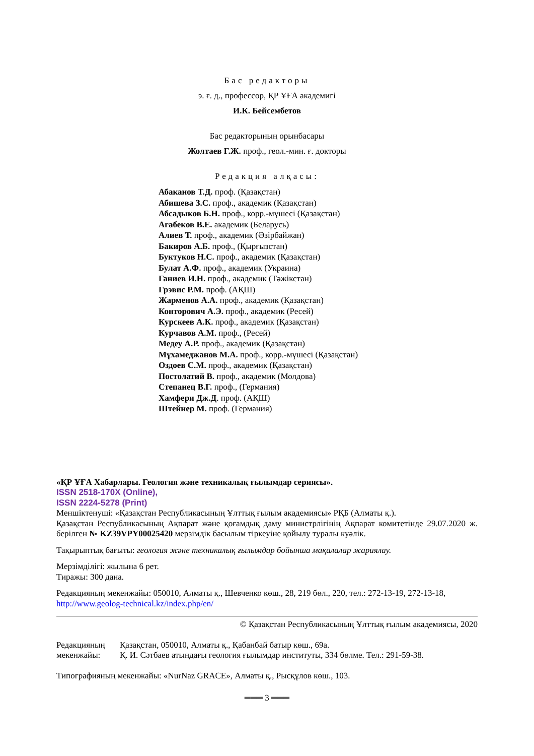Бас редакторы
э. ғ. д., профессор, ҚР ҰҒА академигі
И.К. Бейсембетов
Бас редакторының орынбасары
Жолтаев Г.Ж. проф., геол.-мин. ғ. докторы
Редакция алқасы:
Абаканов Т.Д. проф. (Қазақстан)
Абишева З.С. проф., академик (Қазақстан)
Абсадыков Б.Н. проф., корр.-мүшесі (Қазақстан)
Агабеков В.Е. академик (Беларусь)
Алиев Т. проф., академик (Әзірбайжан)
Бакиров А.Б. проф., (Қырғызстан)
Буктуков Н.С. проф., академик (Қазақстан)
Булат А.Ф. проф., академик (Украина)
Ганиев И.Н. проф., академик (Тәжікстан)
Грэвис Р.М. проф. (АҚШ)
Жарменов А.А. проф., академик (Қазақстан)
Конторович А.Э. проф., академик (Ресей)
Курскеев А.К. проф., академик (Қазақстан)
Курчавов А.М. проф., (Ресей)
Медеу А.Р. проф., академик (Қазақстан)
Мұхамеджанов М.А. проф., корр.-мүшесі (Қазақстан)
Оздоев С.М. проф., академик (Қазақстан)
Постолатий В. проф., академик (Молдова)
Степанец В.Г. проф., (Германия)
Хамфери Дж.Д. проф. (АҚШ)
Штейнер М. проф. (Германия)
«ҚР ҰҒА Хабарлары. Геология және техникалық ғылымдар сериясы».
ISSN 2518-170X (Online),
ISSN 2224-5278 (Print)
Меншіктенуші: «Қазақстан Республикасының Ұлттық ғылым академиясы» РҚБ (Алматы қ.).
Қазақстан Республикасының Ақпарат және қоғамдық даму министрлігінің Ақпарат комитетінде 29.07.2020 ж. берілген № KZ39VPY00025420 мерзімдік басылым тіркеуіне қойылу туралы куәлік.
Тақырыптық бағыты: геология және техникалық ғылымдар бойынша мақалалар жариялау.
Мерзімділігі: жылына 6 рет.
Тиражы: 300 дана.
Редакцияның мекенжайы: 050010, Алматы қ., Шевченко көш., 28, 219 бөл., 220, тел.: 272-13-19, 272-13-18,
http://www.geolog-technical.kz/index.php/en/
© Қазақстан Республикасының Ұлттық ғылым академиясы, 2020
Редакцияның мекенжайы:
Қазақстан, 050010, Алматы қ., Қабанбай батыр көш., 69а.
Қ. И. Сәтбаев атындағы геология ғылымдар институты, 334 бөлме. Тел.: 291-59-38.
Типографияның мекенжайы: «NurNaz GRACE», Алматы қ., Рысқұлов көш., 103.
═══ 3 ═══